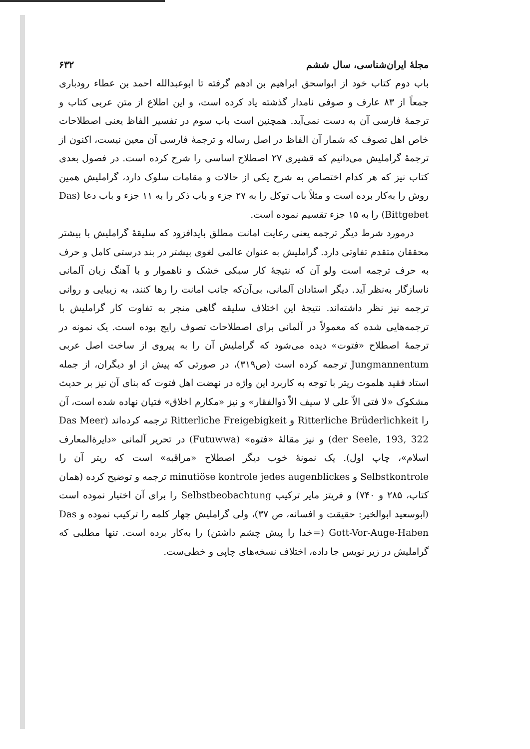مجلهٔ ایران‌شناسی، سال ششم ۶۳۲
باب دوم کتاب خود از ابواسحق ابراهیم بن ادهم گرفته تا ابوعبدالله احمد بن عطاء رودباری جمعاً از ۸۳ عارف و صوفی نامدار گذشته یاد کرده است، و این اطلاع از متن عربی کتاب و ترجمهٔ فارسی آن به دست نمی‌آید. همچنین است باب سوم در تفسیر الفاظ یعنی اصطلاحات خاص اهل تصوف که شمار آن الفاظ در اصل رساله و ترجمهٔ فارسی آن معین نیست، اکنون از ترجمهٔ گراملیش می‌دانیم که قشیری ۲۷ اصطلاح اساسی را شرح کرده است. در فصول بعدی کتاب نیز که هر کدام اختصاص به شرح یکی از حالات و مقامات سلوک دارد، گراملیش همین روش را به‌کار برده است و مثلاً باب توکل را به ۲۷ جزء و باب ذکر را به ۱۱ جزء و باب دعا (Das Bittgebet) را به ۱۵ جزء تقسیم نموده است.
درمورد شرط دیگر ترجمه یعنی رعایت امانت مطلق بایدافزود که سلیقهٔ گراملیش با بیشتر محققان متقدم تفاوتی دارد. گراملیش به عنوان عالمی لغوی بیشتر در بند درستی کامل و حرف به حرف ترجمه است ولو آن که نتیجهٔ کار سبکی خشک و ناهموار و با آهنگ زبان آلمانی ناسازگار به‌نظر آید. دیگر استادان آلمانی، بی‌آن‌که جانب امانت را رها کنند، به زیبایی و روانی ترجمه نیز نظر داشته‌اند. نتیجهٔ این اختلاف سلیقه گاهی منجر به تفاوت کار گراملیش با ترجمه‌هایی شده که معمولاً در آلمانی برای اصطلاحات تصوف رایج بوده است. یک نمونه در ترجمهٔ اصطلاح «فتوت» دیده می‌شود که گراملیش آن را به پیروی از ساخت اصل عربی Jungmannentum ترجمه کرده است (ص۳۱۹)، در صورتی که پیش از او دیگران، از جمله استاد فقید هلموت ریتر با توجه به کاربرد این واژه در نهضت اهل فتوت که بنای آن نیز بر حدیث مشکوک «لا فتی الاّ علی لا سیف الاّ ذوالفقار» و نیز «مکارم اخلاق» فتیان نهاده شده است، آن را Ritterliche Brüderlichkeit و Ritterliche Freigebigkeit ترجمه کرده‌اند (Das Meer der Seele, 193, 322) و نیز مقالهٔ «فتوه» (Futuwwa) در تحریر آلمانی «دایرةالمعارف اسلام»، چاپ اول). یک نمونهٔ خوب دیگر اصطلاح «مراقبه» است که ریتر آن را Selbstkontrole و minutiöse kontrole jedes augenblickes ترجمه و توضیح کرده (همان کتاب، ۲۸۵ و ۷۴۰) و فریتز مایر ترکیب Selbstbeobachtung را برای آن اختیار نموده است (ابوسعید ابوالخیر: حقیقت و افسانه، ص ۳۷)، ولی گراملیش چهار کلمه را ترکیب نموده و Das Gott-Vor-Auge-Haben (=خدا را پیش چشم داشتن) را به‌کار برده است. تنها مطلبی که گراملیش در زیر نویس جا داده، اختلاف نسخه‌های چاپی و خطی‌ست.